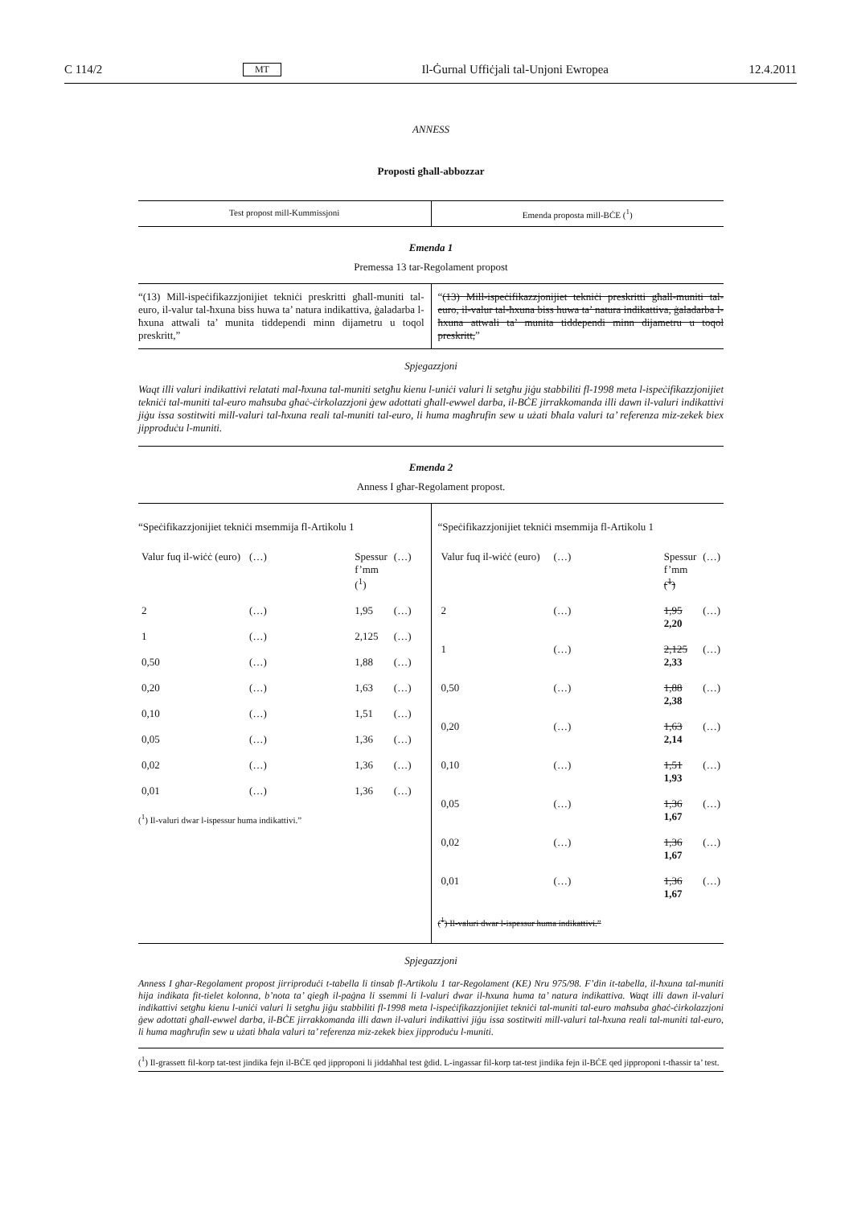C 114/2 MT Il-Ġurnal Uffiċjali tal-Unjoni Ewropea 12.4.2011
ANNESS
Proposti għall-abbozzar
| Test propost mill-Kummissjoni | Emenda proposta mill-BĊE (<sup>1</sup>) |
Emenda 1
Premessa 13 tar-Regolament propost
| “(13) Mill-ispeċifikazzjonijiet tekniċi preskritti għall-muniti tal-euro, il-valur tal-ħxuna biss huwa ta’ natura indikattiva, ġaladarba l-ħxuna attwali ta’ munita tiddependi minn dijametru u toqol preskritt,” | “ (13) Mill-ispeċifikazzjonijiet tekniċi preskritti għall-muniti tal-euro, il-valur tal-ħxuna biss huwa ta’ natura indikattiva, ġaladarba l-ħxuna attwali ta’ munita tiddependi minn dijametru u toqol preskritt, ” |
Spjegazzjoni
Waqt illi valuri indikattivi relatati mal-ħxuna tal-muniti setgħu kienu l-uniċi valuri li setgħu jiġu stabbiliti fl-1998 meta l-ispeċifikazzjonijiet tekniċi tal-muniti tal-euro maħsuba għaċ-ċirkolazzjoni ġew adottati għall-ewwel darba, il-BĊE jirrakkomanda illi dawn il-valuri indikattivi jiġu issa sostitwiti mill-valuri tal-ħxuna reali tal-muniti tal-euro, li huma magħrufin sew u użati bħala valuri ta’ referenza miz-zekek biex jipproduċu l-muniti.
Emenda 2
Anness I għar-Regolament propost.
| “Speċifikazzjonijiet tekniċi msemmija fl-Artikolu 1 / Valur fuq il-wiċċ (euro) / (…) / Spessur f’mm (<sup>1</sup>) / (…) / / 2 / (…) / 1,95 / (…) / / 1 / (…) / 2,125 / (…) / / 0,50 / (…) / 1,88 / (…) / / 0,20 / (…) / 1,63 / (…) / / 0,10 / (…) / 1,51 / (…) / / 0,05 / (…) / 1,36 / (…) / / 0,02 / (…) / 1,36 / (…) / / 0,01 / (…) / 1,36 / (…) / (<sup>1</sup>) Il-valuri dwar l-ispessur huma indikattivi.” | “Speċifikazzjonijiet tekniċi msemmija fl-Artikolu 1 / Valur fuq il-wiċċ (euro) / (…) / Spessur f’mm (<sup>1</sup>) / (…) / / 2 / (…) / 1,95 2,20 / (…) / / 1 / (…) / 2,125 2,33 / (…) / / 0,50 / (…) / 1,88 2,38 / (…) / / 0,20 / (…) / 1,63 2,14 / (…) / / 0,10 / (…) / 1,51 1,93 / (…) / / 0,05 / (…) / 1,36 1,67 / (…) / / 0,02 / (…) / 1,36 1,67 / (…) / / 0,01 / (…) / 1,36 1,67 / (…) / (<sup>1</sup>) Il-valuri dwar l-ispessur huma indikattivi.” |
Spjegazzjoni
Anness I għar-Regolament propost jirriproduċi t-tabella li tinsab fl-Artikolu 1 tar-Regolament (KE) Nru 975/98. F’din it-tabella, il-ħxuna tal-muniti hija indikata fit-tielet kolonna, b’nota ta’ qiegħ il-paġna li ssemmi li l-valuri dwar il-ħxuna huma ta’ natura indikattiva. Waqt illi dawn il-valuri indikattivi setgħu kienu l-uniċi valuri li setgħu jiġu stabbiliti fl-1998 meta l-ispeċifikazzjonijiet tekniċi tal-muniti tal-euro maħsuba għaċ-ċirkolazzjoni ġew adottati għall-ewwel darba, il-BĊE jirrakkomanda illi dawn il-valuri indikattivi jiġu issa sostitwiti mill-valuri tal-ħxuna reali tal-muniti tal-euro, li huma magħrufin sew u użati bħala valuri ta’ referenza miz-zekek biex jipproduċu l-muniti.
(<sup>1</sup>) Il-grassett fil-korp tat-test jindika fejn il-BĊE qed jipproponi li jiddaħħal test ġdid. L-ingassar fil-korp tat-test jindika fejn il-BĊE qed jipproponi t-tħassir ta’ test.